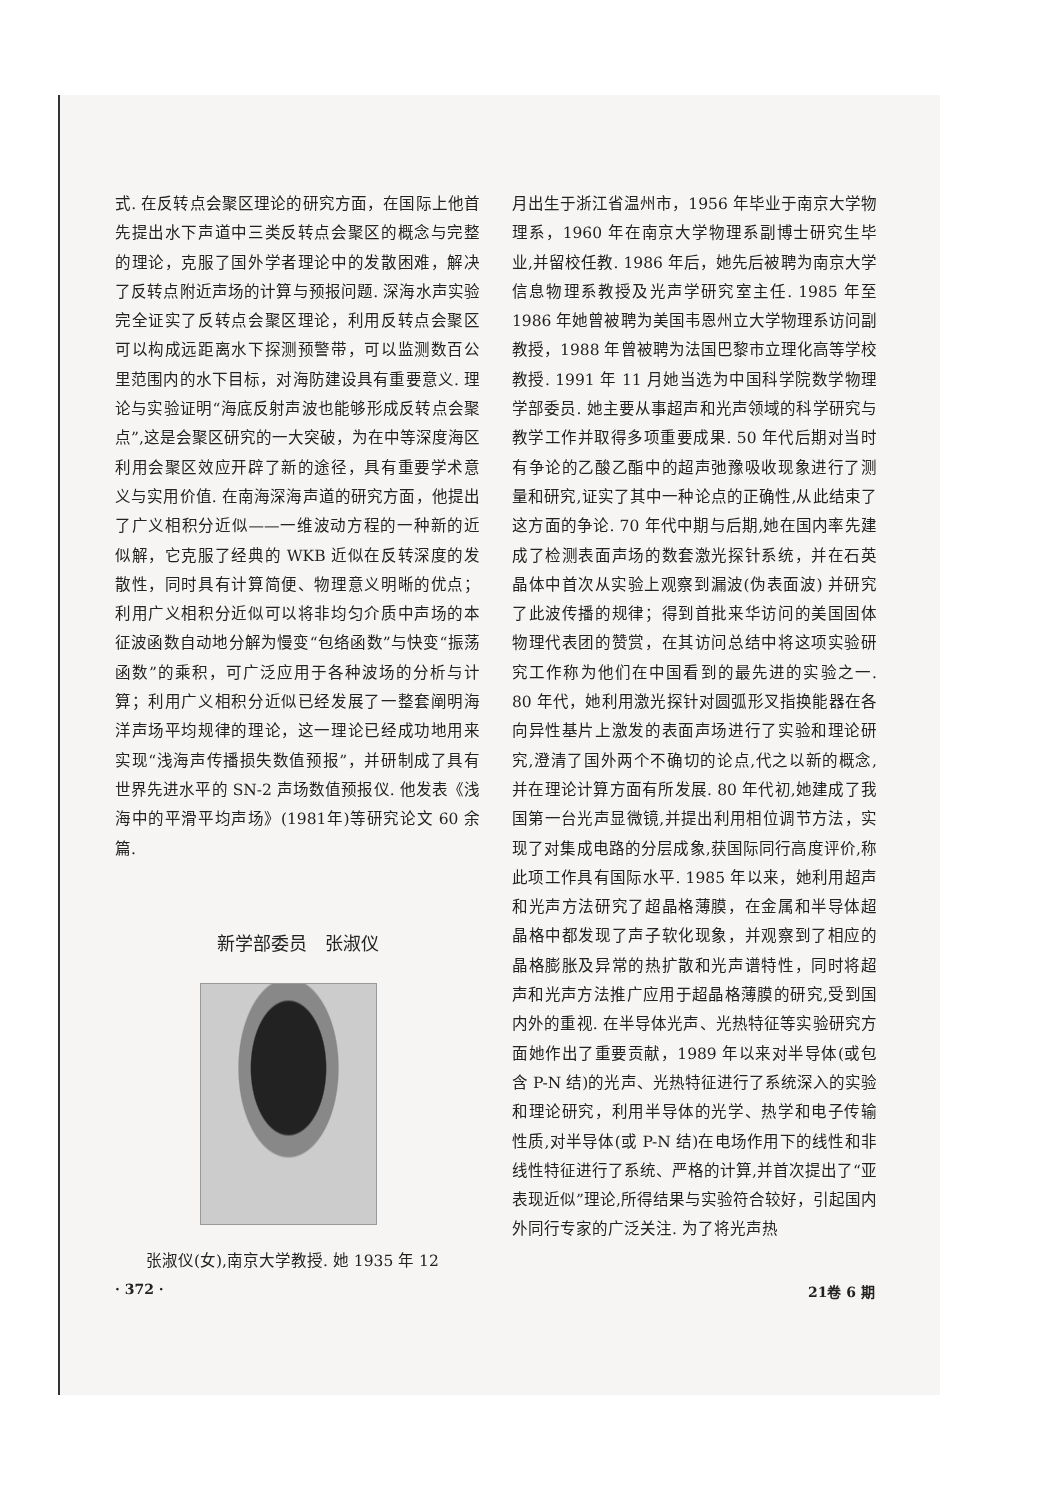式. 在反转点会聚区理论的研究方面，在国际上他首先提出水下声道中三类反转点会聚区的概念与完整的理论，克服了国外学者理论中的发散困难，解决了反转点附近声场的计算与预报问题. 深海水声实验完全证实了反转点会聚区理论，利用反转点会聚区可以构成远距离水下探测预警带，可以监测数百公里范围内的水下目标，对海防建设具有重要意义. 理论与实验证明“海底反射声波也能够形成反转点会聚点”,这是会聚区研究的一大突破，为在中等深度海区利用会聚区效应开辟了新的途径，具有重要学术意义与实用价值. 在南海深海声道的研究方面，他提出了广义相积分近似——一维波动方程的一种新的近似解，它克服了经典的 WKB 近似在反转深度的发散性，同时具有计算简便、物理意义明晰的优点；利用广义相积分近似可以将非均匀介质中声场的本征波函数自动地分解为慢变“包络函数”与快变“振荡函数”的乘积，可广泛应用于各种波场的分析与计算；利用广义相积分近似已经发展了一整套阐明海洋声场平均规律的理论，这一理论已经成功地用来实现“浅海声传播损失数值预报”，并研制成了具有世界先进水平的 SN-2 声场数值预报仪. 他发表《浅海中的平滑平均声场》(1981年)等研究论文 60 余篇.
新学部委员　张淑仪
张淑仪(女),南京大学教授. 她 1935 年 12
月出生于浙江省温州市，1956 年毕业于南京大学物理系，1960 年在南京大学物理系副博士研究生毕业,并留校任教. 1986 年后，她先后被聘为南京大学信息物理系教授及光声学研究室主任. 1985 年至 1986 年她曾被聘为美国韦恩州立大学物理系访问副教授，1988 年曾被聘为法国巴黎市立理化高等学校教授. 1991 年 11 月她当选为中国科学院数学物理学部委员. 她主要从事超声和光声领域的科学研究与教学工作并取得多项重要成果. 50 年代后期对当时有争论的乙酸乙酯中的超声弛豫吸收现象进行了测量和研究,证实了其中一种论点的正确性,从此结束了这方面的争论. 70 年代中期与后期,她在国内率先建成了检测表面声场的数套激光探针系统，并在石英晶体中首次从实验上观察到漏波(伪表面波) 并研究了此波传播的规律；得到首批来华访问的美国固体物理代表团的赞赏，在其访问总结中将这项实验研究工作称为他们在中国看到的最先进的实验之一. 80 年代，她利用激光探针对圆弧形叉指换能器在各向异性基片上激发的表面声场进行了实验和理论研究,澄清了国外两个不确切的论点,代之以新的概念,并在理论计算方面有所发展. 80 年代初,她建成了我国第一台光声显微镜,并提出利用相位调节方法，实现了对集成电路的分层成象,获国际同行高度评价,称此项工作具有国际水平. 1985 年以来，她利用超声和光声方法研究了超晶格薄膜，在金属和半导体超晶格中都发现了声子软化现象，并观察到了相应的晶格膨胀及异常的热扩散和光声谱特性，同时将超声和光声方法推广应用于超晶格薄膜的研究,受到国内外的重视. 在半导体光声、光热特征等实验研究方面她作出了重要贡献，1989 年以来对半导体(或包含 P-N 结)的光声、光热特征进行了系统深入的实验和理论研究，利用半导体的光学、热学和电子传输性质,对半导体(或 P-N 结)在电场作用下的线性和非线性特征进行了系统、严格的计算,并首次提出了“亚表现近似”理论,所得结果与实验符合较好，引起国内外同行专家的广泛关注. 为了将光声热
· 372 · 21卷 6 期